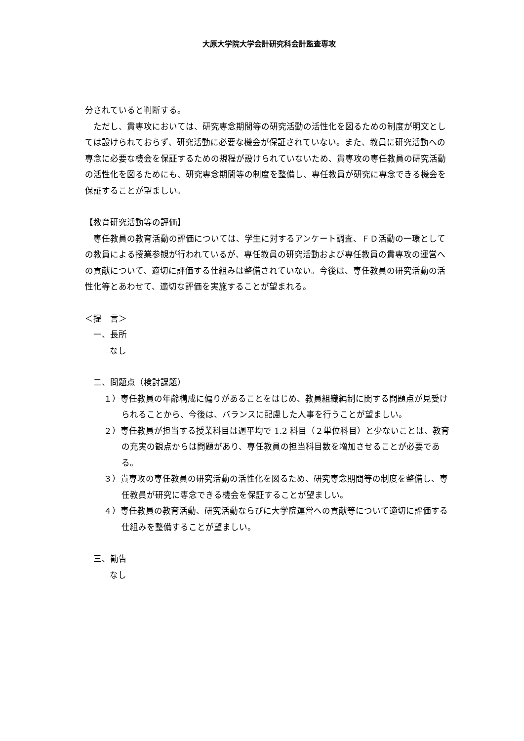大原大学院大学会計研究科会計監査専攻
分されていると判断する。
ただし、貴専攻においては、研究専念期間等の研究活動の活性化を図るための制度が明文としては設けられておらず、研究活動に必要な機会が保証されていない。また、教員に研究活動への専念に必要な機会を保証するための規程が設けられていないため、貴専攻の専任教員の研究活動の活性化を図るためにも、研究専念期間等の制度を整備し、専任教員が研究に専念できる機会を保証することが望ましい。
【教育研究活動等の評価】
専任教員の教育活動の評価については、学生に対するアンケート調査、ＦＤ活動の一環としての教員による授業参観が行われているが、専任教員の研究活動および専任教員の貴専攻の運営への貢献について、適切に評価する仕組みは整備されていない。今後は、専任教員の研究活動の活性化等とあわせて、適切な評価を実施することが望まれる。
＜提　言＞
一、長所
なし
二、問題点（検討課題）
１）専任教員の年齢構成に偏りがあることをはじめ、教員組織編制に関する問題点が見受けられることから、今後は、バランスに配慮した人事を行うことが望ましい。
２）専任教員が担当する授業科目は週平均で 1.2 科目（２単位科目）と少ないことは、教育の充実の観点からは問題があり、専任教員の担当科目数を増加させることが必要である。
３）貴専攻の専任教員の研究活動の活性化を図るため、研究専念期間等の制度を整備し、専任教員が研究に専念できる機会を保証することが望ましい。
４）専任教員の教育活動、研究活動ならびに大学院運営への貢献等について適切に評価する仕組みを整備することが望ましい。
三、勧告
なし